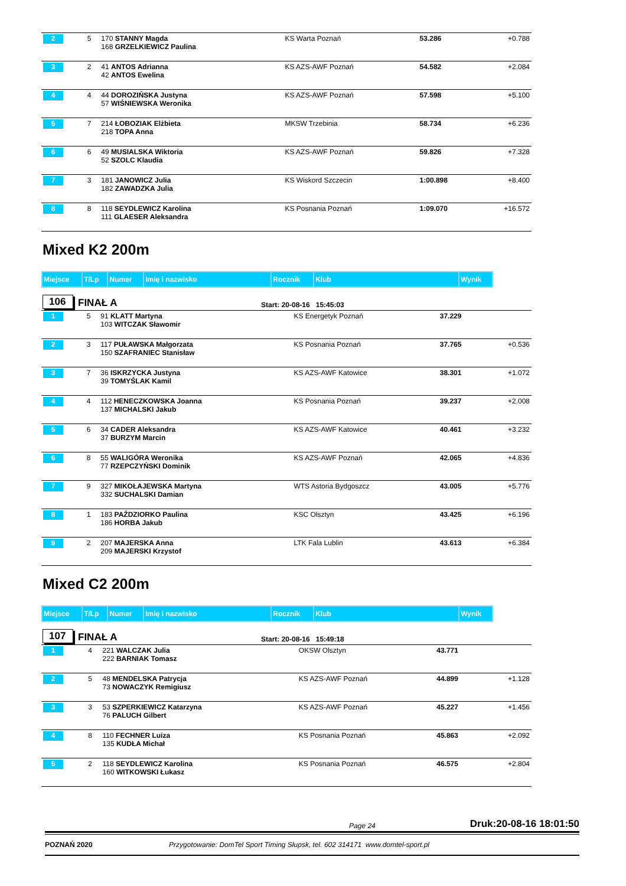| 2 | 5 | 170 STANNY Magda 168 GRZELKIEWICZ Paulina | KS Warta Poznań | 53.286 | +0.788 |
| 3 | 2 | 41 ANTOS Adrianna 42 ANTOS Ewelina | KS AZS-AWF Poznań | 54.582 | +2.084 |
| 4 | 4 | 44 DOROZIŃSKA Justyna 57 WIŚNIEWSKA Weronika | KS AZS-AWF Poznań | 57.598 | +5.100 |
| 5 | 7 | 214 ŁOBOZIAK Elżbieta 218 TOPA Anna | MKSW Trzebinia | 58.734 | +6.236 |
| 6 | 6 | 49 MUSIALSKA Wiktoria 52 SZOLC Klaudia | KS AZS-AWF Poznań | 59.826 | +7.328 |
| 7 | 3 | 181 JANOWICZ Julia 182 ZAWADZKA Julia | KS Wiskord Szczecin | 1:00.898 | +8.400 |
| 8 | 8 | 118 SEYDLEWICZ Karolina 111 GLAESER Aleksandra | KS Posnania Poznań | 1:09.070 | +16.572 |
Mixed K2 200m
| Miejsce | T/Lp | Numer | Imię i nazwisko | Rocznik | Klub | Wynik |
106 FINAŁ A Start: 20-08-16 15:45:03
| 1 | 5 | 91 KLATT Martyna 103 WITCZAK Sławomir | KS Energetyk Poznań | 37.229 | |
| 2 | 3 | 117 PUŁAWSKA Małgorzata 150 SZAFRANIEC Stanisław | KS Posnania Poznań | 37.765 | +0.536 |
| 3 | 7 | 36 ISKRZYCKA Justyna 39 TOMYŚLAK Kamil | KS AZS-AWF Katowice | 38.301 | +1.072 |
| 4 | 4 | 112 HENECZKOWSKA Joanna 137 MICHALSKI Jakub | KS Posnania Poznań | 39.237 | +2.008 |
| 5 | 6 | 34 CADER Aleksandra 37 BURZYM Marcin | KS AZS-AWF Katowice | 40.461 | +3.232 |
| 6 | 8 | 55 WALIGÓRA Weronika 77 RZEPCZYŃSKI Dominik | KS AZS-AWF Poznań | 42.065 | +4.836 |
| 7 | 9 | 327 MIKOŁAJEWSKA Martyna 332 SUCHALSKI Damian | WTS Astoria Bydgoszcz | 43.005 | +5.776 |
| 8 | 1 | 183 PAŹDZIORKO Paulina 186 HORBA Jakub | KSC Olsztyn | 43.425 | +6.196 |
| 9 | 2 | 207 MAJERSKA Anna 209 MAJERSKI Krzystof | LTK Fala Lublin | 43.613 | +6.384 |
Mixed C2 200m
| Miejsce | T/Lp | Numer | Imię i nazwisko | Rocznik | Klub | Wynik |
107 FINAŁ A Start: 20-08-16 15:49:18
| 1 | 4 | 221 WALCZAK Julia 222 BARNIAK Tomasz | OKSW Olsztyn | 43.771 | |
| 2 | 5 | 48 MENDELSKA Patrycja 73 NOWACZYK Remigiusz | KS AZS-AWF Poznań | 44.899 | +1.128 |
| 3 | 3 | 53 SZPERKIEWICZ Katarzyna 76 PALUCH Gilbert | KS AZS-AWF Poznań | 45.227 | +1.456 |
| 4 | 8 | 110 FECHNER Luiza 135 KUDŁA Michał | KS Posnania Poznań | 45.863 | +2.092 |
| 5 | 2 | 118 SEYDLEWICZ Karolina 160 WITKOWSKI Łukasz | KS Posnania Poznań | 46.575 | +2.804 |
Page 24 Druk:20-08-16 18:01:50
POZNAŃ 2020 Przygotowanie: DomTel Sport Timing Słupsk, tel. 602 314171 www.domtel-sport.pl